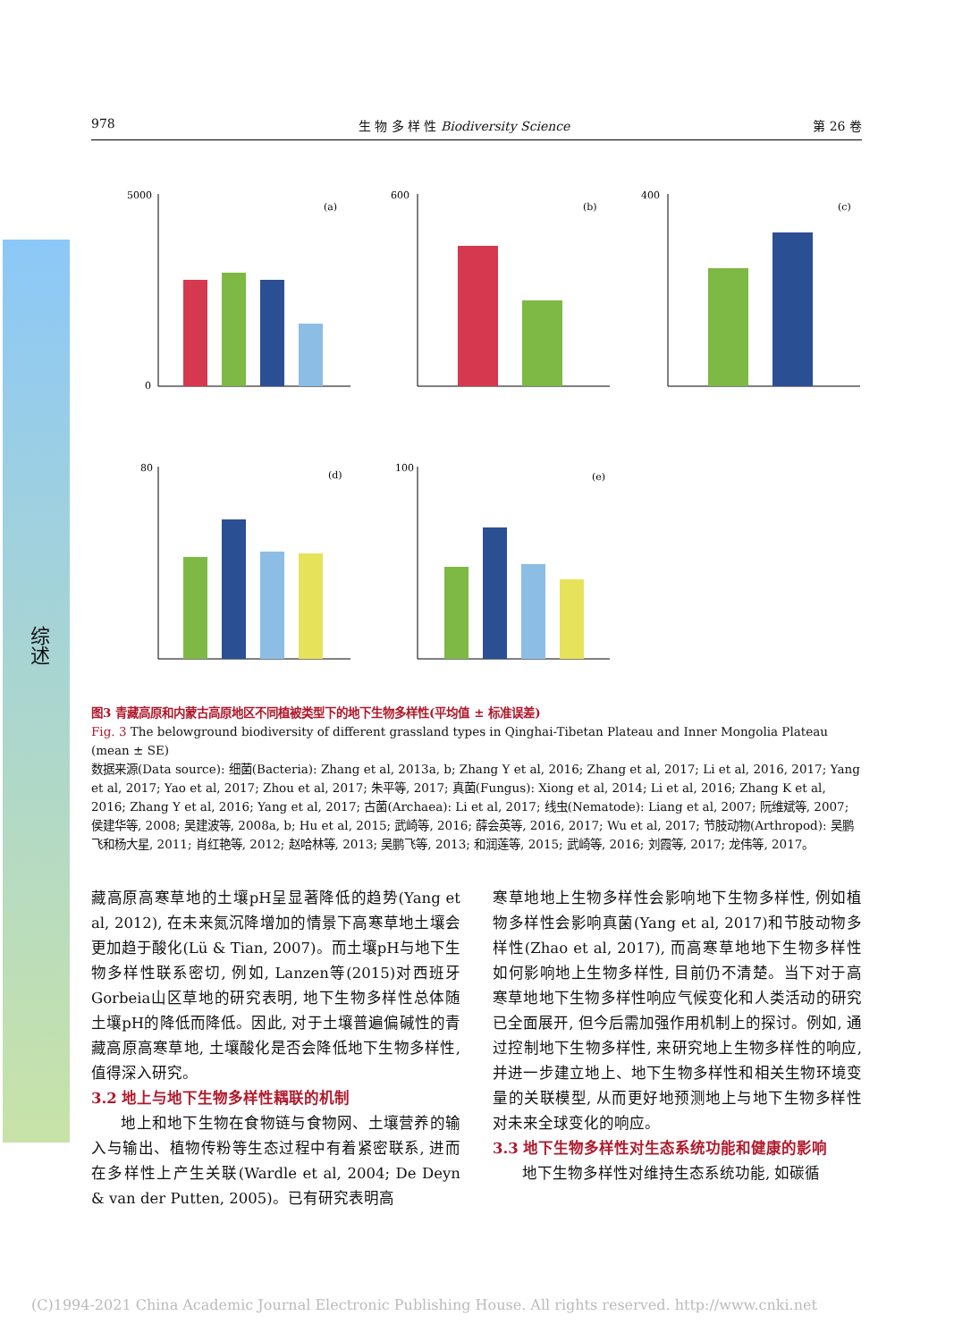综述
978 生 物 多 样 性 Biodiversity Science 第 26 卷
5000
0
(a)
600
(b)
400
(c)
80
(d)
100
(e)
图3 青藏高原和内蒙古高原地区不同植被类型下的地下生物多样性(平均值 ± 标准误差)
Fig. 3 The belowground biodiversity of different grassland types in Qinghai-Tibetan Plateau and Inner Mongolia Plateau (mean ± SE)
数据来源(Data source): 细菌(Bacteria): Zhang et al, 2013a, b; Zhang Y et al, 2016; Zhang et al, 2017; Li et al, 2016, 2017; Yang et al, 2017; Yao et al, 2017; Zhou et al, 2017; 朱平等, 2017; 真菌(Fungus): Xiong et al, 2014; Li et al, 2016; Zhang K et al, 2016; Zhang Y et al, 2016; Yang et al, 2017; 古菌(Archaea): Li et al, 2017; 线虫(Nematode): Liang et al, 2007; 阮维斌等, 2007; 侯建华等, 2008; 吴建波等, 2008a, b; Hu et al, 2015; 武崎等, 2016; 薛会英等, 2016, 2017; Wu et al, 2017; 节肢动物(Arthropod): 吴鹏飞和杨大星, 2011; 肖红艳等, 2012; 赵哈林等, 2013; 吴鹏飞等, 2013; 和润莲等, 2015; 武崎等, 2016; 刘霞等, 2017; 龙伟等, 2017。
藏高原高寒草地的土壤pH呈显著降低的趋势(Yang et al, 2012), 在未来氮沉降增加的情景下高寒草地土壤会更加趋于酸化(Lü & Tian, 2007)。而土壤pH与地下生物多样性联系密切, 例如, Lanzen等(2015)对西班牙Gorbeia山区草地的研究表明, 地下生物多样性总体随土壤pH的降低而降低。因此, 对于土壤普遍偏碱性的青藏高原高寒草地, 土壤酸化是否会降低地下生物多样性, 值得深入研究。
3.2 地上与地下生物多样性耦联的机制
  地上和地下生物在食物链与食物网、土壤营养的输入与输出、植物传粉等生态过程中有着紧密联系, 进而在多样性上产生关联(Wardle et al, 2004; De Deyn & van der Putten, 2005)。已有研究表明高
寒草地地上生物多样性会影响地下生物多样性, 例如植物多样性会影响真菌(Yang et al, 2017)和节肢动物多样性(Zhao et al, 2017), 而高寒草地地下生物多样性如何影响地上生物多样性, 目前仍不清楚。当下对于高寒草地地下生物多样性响应气候变化和人类活动的研究已全面展开, 但今后需加强作用机制上的探讨。例如, 通过控制地下生物多样性, 来研究地上生物多样性的响应, 并进一步建立地上、地下生物多样性和相关生物环境变量的关联模型, 从而更好地预测地上与地下生物多样性对未来全球变化的响应。
3.3 地下生物多样性对生态系统功能和健康的影响
  地下生物多样性对维持生态系统功能, 如碳循
(C)1994-2021 China Academic Journal Electronic Publishing House. All rights reserved. http://www.cnki.net